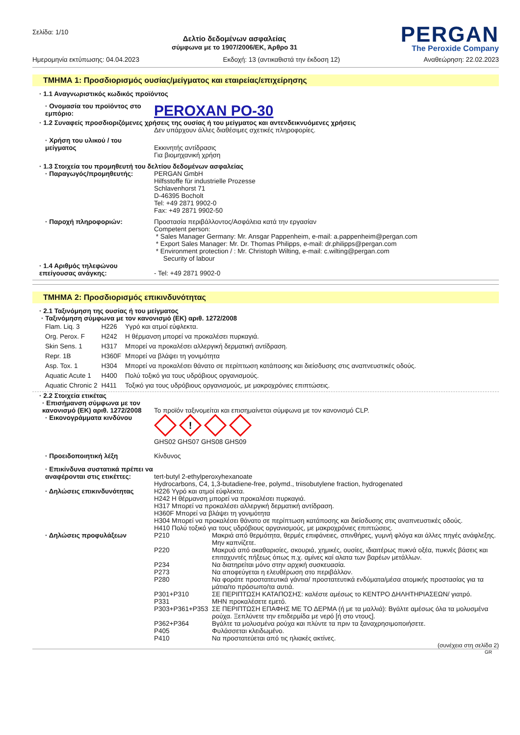Σελίδα: 1/10
Δελτίο δεδομένων ασφαλείας
σύμφωνα με το 1907/2006/ΕΚ, Άρθρο 31
PERGAN
The Peroxide Company
Ημερομηνία εκτύπωσης: 04.04.2023 Εκδοχή: 13 (αντικαθιστά την έκδοση 12) Αναθεώρηση: 22.02.2023
ΤΜΗΜΑ 1: Προσδιορισμός ουσίας/μείγματος και εταιρείας/επιχείρησης
· 1.1 Αναγνωριστικός κωδικός προϊόντος
· Ονομασία του προϊόντος στο εμπόριο:
PEROXAN PO-30
· 1.2 Συναφείς προσδιοριζόμενες χρήσεις της ουσίας ή του μείγματος και αντενδεικνυόμενες χρήσεις
Δεν υπάρχουν άλλες διαθέσιμες σχετικές πληροφορίες.
· Χρήση του υλικού / του μείγματος
Εκκινητής αντίδρασις
Για βιομηχανική χρήση
· 1.3 Στοιχεία του προμηθευτή του δελτίου δεδομένων ασφαλείας
· Παραγωγός/προμηθευτής: PERGAN GmbH
Hilfsstoffe für industrielle Prozesse
Schlavenhorst 71
D-46395 Bocholt
Tel: +49 2871 9902-0
Fax: +49 2871 9902-50
· Παροχή πληροφοριών: Προστασία περιβάλλοντος/Ασφάλεια κατά την εργασίαν
Competent person:
* Sales Manager Germany: Mr. Ansgar Pappenheim, e-mail: a.pappenheim@pergan.com
* Export Sales Manager: Mr. Dr. Thomas Philipps, e-mail: dr.philipps@pergan.com
* Environment protection / : Mr. Christoph Wilting, e-mail: c.wilting@pergan.com
Security of labour
· 1.4 Αριθμός τηλεφώνου επείγουσας ανάγκης:
- Tel: +49 2871 9902-0
ΤΜΗΜΑ 2: Προσδιορισμός επικινδυνότητας
· 2.1 Ταξινόμηση της ουσίας ή του μείγματος
· Ταξινόμηση σύμφωνα με τον κανονισμό (ΕΚ) αριθ. 1272/2008
| Flam. Liq. 3 | H226 | Υγρό και ατμοί εύφλεκτα. |
| Org. Perox. F | H242 | Η θέρμανση μπορεί να προκαλέσει πυρκαγιά. |
| Skin Sens. 1 | H317 | Μπορεί να προκαλέσει αλλεργική δερματική αντίδραση. |
| Repr. 1B | H360F | Μπορεί να βλάψει τη γονιμότητα |
| Asp. Tox. 1 | H304 | Μπορεί να προκαλέσει θάνατο σε περίπτωση κατάποσης και διείσδυσης στις αναπνευστικές οδούς. |
| Aquatic Acute 1 | H400 | Πολύ τοξικό για τους υδρόβιους οργανισμούς. |
| Aquatic Chronic 2 | H411 | Τοξικό για τους υδρόβιους οργανισμούς, με μακροχρόνιες επιπτώσεις. |
· 2.2 Στοιχεία ετικέτας
· Επισήμανση σύμφωνα με τον κανονισμό (ΕΚ) αριθ. 1272/2008
Το προϊόν ταξινομείται και επισημαίνεται σύμφωνα με τον κανονισμό CLP.
· Εικονογράμματα κινδύνου
!
GHS02 GHS07 GHS08 GHS09
· Προειδοποιητική λέξη Κίνδυνος
· Επικίνδυνα συστατικά πρέπει να αναφέρονται στις ετικέττες:
tert-butyl 2-ethylperoxyhexanoate
Hydrocarbons, C4, 1,3-butadiene-free, polymd., triisobutylene fraction, hydrogenated
· Δηλώσεις επικινδυνότητας H226 Υγρό και ατμοί εύφλεκτα.
H242 Η θέρμανση μπορεί να προκαλέσει πυρκαγιά.
H317 Μπορεί να προκαλέσει αλλεργική δερματική αντίδραση.
H360F Μπορεί να βλάψει τη γονιμότητα
H304 Μπορεί να προκαλέσει θάνατο σε περίπτωση κατάποσης και διείσδυσης στις αναπνευστικές οδούς.
H410 Πολύ τοξικό για τους υδρόβιους οργανισμούς, με μακροχρόνιες επιπτώσεις.
· Δηλώσεις προφυλάξεων
| P210 | Μακριά από θερμότητα, θερμές επιφάνειες, σπινθήρες, γυμνή φλόγα και άλλες πηγές ανάφλεξης. Μην καπνίζετε. |
| P220 | Μακρυά από ακαθαρισίες, σκουριά, χημικές, ουσίες, ιδιαιτέρως πυκνά οξέα, πυκνές βάσεις και επιταχυντές πήξεως όπως π.χ. αμίνες καί αλατα των βαρέων μετάλλων. |
| P234 | Να διατηρείται μόνο στην αρχική συσκευασία. |
| P273 | Να αποφεύγεται η ελευθέρωση στο περιβάλλον. |
| P280 | Να φοράτε προστατευτικά γάντια/ προστατευτικά ενδύματα/μέσα ατομικής προστασίας για τα μάτια/το πρόσωπο/τα αυτιά. |
| P301+P310 | ΣΕ ΠΕΡΙΠΤΩΣΗ ΚΑΤΑΠΟΣΗΣ: καλέστε αμέσως το ΚΕΝΤΡΟ ΔΗΛΗΤΗΡΙΑΣΕΩΝ/ γιατρό. |
| P331 | ΜΗΝ προκαλέσετε εμετό. |
| P303+P361+P353 | ΣΕ ΠΕΡΙΠΤΩΣΗ ΕΠΑΦΗΣ ΜΕ ΤΟ ΔΕΡΜΑ (ή με τα μαλλιά): Βγάλτε αμέσως όλα τα μολυσμένα ρούχα. Ξεπλύνετε την επιδερμίδα με νερό [ή στο ντους]. |
| P362+P364 | Βγάλτε τα μολυσμένα ρούχα και πλύντε τα πριν τα ξαναχρησιμοποιήσετε. |
| P405 | Φυλάσσεται κλειδωμένο. |
| P410 | Να προστατεύεται από τις ηλιακές ακτίνες. |
(συνέχεια στη σελίδα 2)
GR